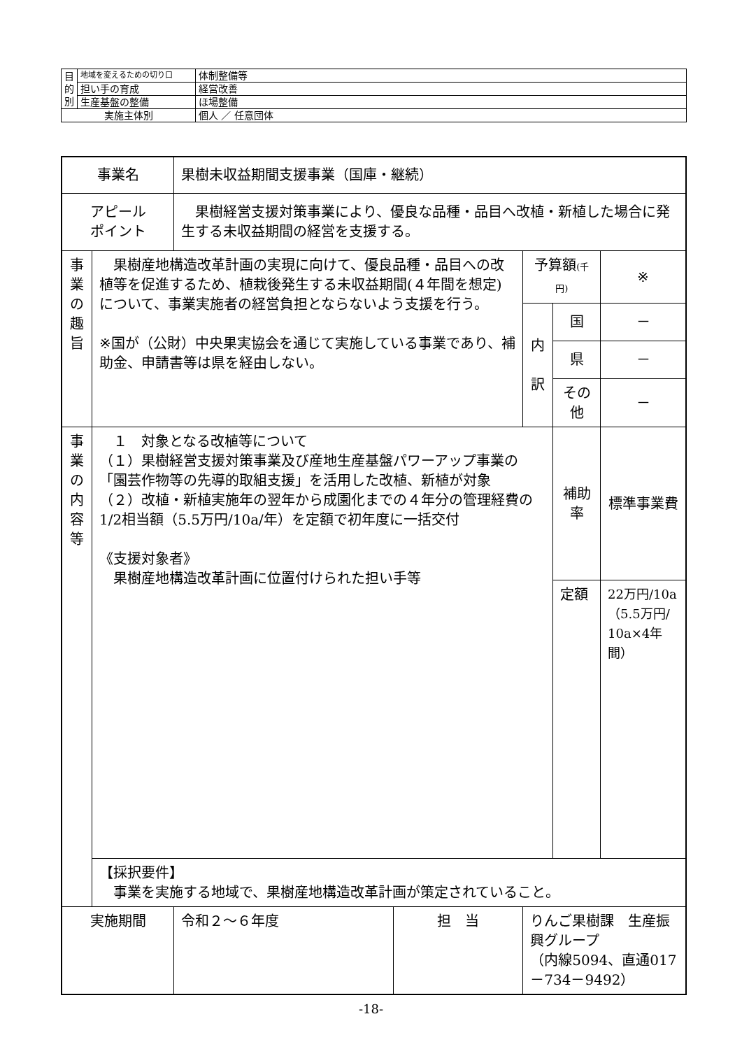| 目 的 別 | 地域を変えるための切り口 | 体制整備等 |
| | 担い手の育成 | 経営改善 |
| | 生産基盤の整備 | ほ場整備 |
| 実施主体別 | | 個人 ／ 任意団体 |
| 事業名 | | 果樹未収益期間支援事業（国庫・継続） | | | | |
| アピール ポイント | | 果樹経営支援対策事業により、優良な品種・品目へ改植・新植した場合に発生する未収益期間の経営を支援する。 | | | | |
| 事 業 の 趣 旨 | 果樹産地構造改革計画の実現に向けて、優良品種・品目への改植等を促進するため、植栽後発生する未収益期間(４年間を想定)について、事業実施者の経営負担とならないよう支援を行う。 ※国が（公財）中央果実協会を通じて実施している事業であり、補助金、申請書等は県を経由しない。 | | | 予算額 (千円) | | ※ |
| | | | | 内 訳 | 国 | － |
| | | | | | 県 | － |
| | | | | | その他 | － |
| 事 業 の 内 容 等 | １ 対象となる改植等について （１）果樹経営支援対策事業及び産地生産基盤パワーアップ事業の「園芸作物等の先導的取組支援」を活用した改植、新植が対象 （２）改植・新植実施年の翌年から成園化までの４年分の管理経費の1/2相当額（5.5万円/10a/年）を定額で初年度に一括交付 《支援対象者》 果樹産地構造改革計画に位置付けられた担い手等 | | | | 補助率 | 標準事業費 |
| | | | | | 定額 | 22万円/10a （5.5万円/ 10a×4年間） |
| | 【採択要件】 事業を実施する地域で、果樹産地構造改革計画が策定されていること。 | | | | | |
| 実施期間 | | 令和２～６年度 | 担 当 | りんご果樹課 生産振興グループ （内線5094、直通017－734－9492） | | |
-18-